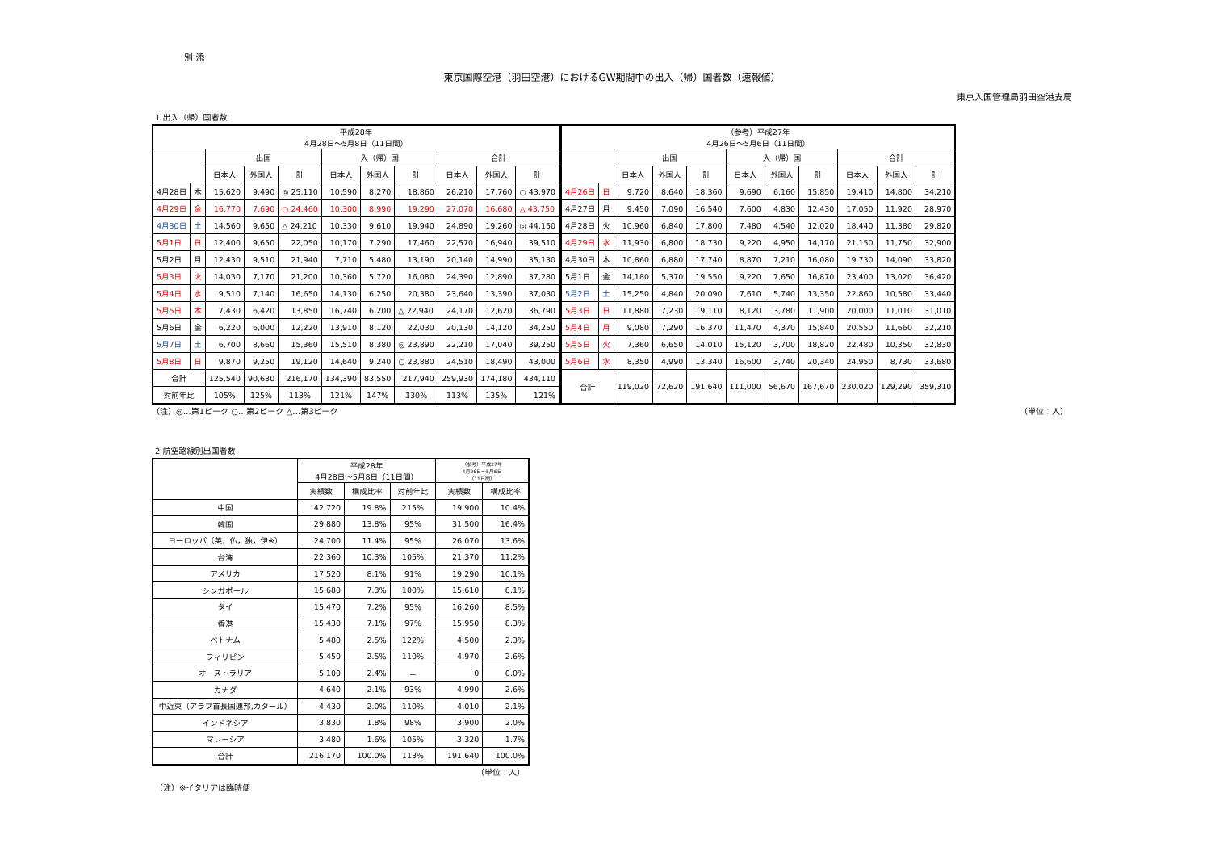別 添
東京国際空港（羽田空港）におけるGW期間中の出入（帰）国者数（速報値）
東京入国管理局羽田空港支局
1 出入（帰）国者数
| 平成28年 4月28日～5月8日（11日間） | | | | | | | | | | |
| --- | --- | --- | --- | --- | --- | --- | --- | --- | --- | --- |
| | | 出国 | | | 入（帰）国 | | | 合計 | | |
| | | 日本人 | 外国人 | 計 | 日本人 | 外国人 | 計 | 日本人 | 外国人 | 計 |
| 4月28日 | 木 | 15,620 | 9,490 | ◎ 25,110 | 10,590 | 8,270 | 18,860 | 26,210 | 17,760 | ○ 43,970 |
| 4月29日 | 金 | 16,770 | 7,690 | ○ 24,460 | 10,300 | 8,990 | 19,290 | 27,070 | 16,680 | △ 43,750 |
| 4月30日 | 土 | 14,560 | 9,650 | △ 24,210 | 10,330 | 9,610 | 19,940 | 24,890 | 19,260 | ◎ 44,150 |
| 5月1日 | 日 | 12,400 | 9,650 | 22,050 | 10,170 | 7,290 | 17,460 | 22,570 | 16,940 | 39,510 |
| 5月2日 | 月 | 12,430 | 9,510 | 21,940 | 7,710 | 5,480 | 13,190 | 20,140 | 14,990 | 35,130 |
| 5月3日 | 火 | 14,030 | 7,170 | 21,200 | 10,360 | 5,720 | 16,080 | 24,390 | 12,890 | 37,280 |
| 5月4日 | 水 | 9,510 | 7,140 | 16,650 | 14,130 | 6,250 | 20,380 | 23,640 | 13,390 | 37,030 |
| 5月5日 | 木 | 7,430 | 6,420 | 13,850 | 16,740 | 6,200 | △ 22,940 | 24,170 | 12,620 | 36,790 |
| 5月6日 | 金 | 6,220 | 6,000 | 12,220 | 13,910 | 8,120 | 22,030 | 20,130 | 14,120 | 34,250 |
| 5月7日 | 土 | 6,700 | 8,660 | 15,360 | 15,510 | 8,380 | ◎ 23,890 | 22,210 | 17,040 | 39,250 |
| 5月8日 | 日 | 9,870 | 9,250 | 19,120 | 14,640 | 9,240 | ○ 23,880 | 24,510 | 18,490 | 43,000 |
| 合計 | | 125,540 | 90,630 | 216,170 | 134,390 | 83,550 | 217,940 | 259,930 | 174,180 | 434,110 |
| 対前年比 | | 105% | 125% | 113% | 121% | 147% | 130% | 113% | 135% | 121% |
| （参考）平成27年 4月26日～5月6日（11日間） | | | | | | | | | | |
| --- | --- | --- | --- | --- | --- | --- | --- | --- | --- | --- |
| | | 出国 | | | 入（帰）国 | | | 合計 | | |
| | | 日本人 | 外国人 | 計 | 日本人 | 外国人 | 計 | 日本人 | 外国人 | 計 |
| 4月26日 | 日 | 9,720 | 8,640 | 18,360 | 9,690 | 6,160 | 15,850 | 19,410 | 14,800 | 34,210 |
| 4月27日 | 月 | 9,450 | 7,090 | 16,540 | 7,600 | 4,830 | 12,430 | 17,050 | 11,920 | 28,970 |
| 4月28日 | 火 | 10,960 | 6,840 | 17,800 | 7,480 | 4,540 | 12,020 | 18,440 | 11,380 | 29,820 |
| 4月29日 | 水 | 11,930 | 6,800 | 18,730 | 9,220 | 4,950 | 14,170 | 21,150 | 11,750 | 32,900 |
| 4月30日 | 木 | 10,860 | 6,880 | 17,740 | 8,870 | 7,210 | 16,080 | 19,730 | 14,090 | 33,820 |
| 5月1日 | 金 | 14,180 | 5,370 | 19,550 | 9,220 | 7,650 | 16,870 | 23,400 | 13,020 | 36,420 |
| 5月2日 | 土 | 15,250 | 4,840 | 20,090 | 7,610 | 5,740 | 13,350 | 22,860 | 10,580 | 33,440 |
| 5月3日 | 日 | 11,880 | 7,230 | 19,110 | 8,120 | 3,780 | 11,900 | 20,000 | 11,010 | 31,010 |
| 5月4日 | 月 | 9,080 | 7,290 | 16,370 | 11,470 | 4,370 | 15,840 | 20,550 | 11,660 | 32,210 |
| 5月5日 | 火 | 7,360 | 6,650 | 14,010 | 15,120 | 3,700 | 18,820 | 22,480 | 10,350 | 32,830 |
| 5月6日 | 水 | 8,350 | 4,990 | 13,340 | 16,600 | 3,740 | 20,340 | 24,950 | 8,730 | 33,680 |
| 合計 | | 119,020 | 72,620 | 191,640 | 111,000 | 56,670 | 167,670 | 230,020 | 129,290 | 359,310 |
（注）◎…第1ピーク ○…第2ピーク △…第3ピーク （単位：人）
2 航空路線別出国者数
| | 平成28年 4月28日～5月8日（11日間） | | | （参考）平成27年 4月26日～5月6日 （11日間） | |
| --- | --- | --- | --- | --- | --- |
| | 実績数 | 構成比率 | 対前年比 | 実績数 | 構成比率 |
| 中国 | 42,720 | 19.8% | 215% | 19,900 | 10.4% |
| 韓国 | 29,880 | 13.8% | 95% | 31,500 | 16.4% |
| ヨーロッパ（英，仏，独，伊※） | 24,700 | 11.4% | 95% | 26,070 | 13.6% |
| 台湾 | 22,360 | 10.3% | 105% | 21,370 | 11.2% |
| アメリカ | 17,520 | 8.1% | 91% | 19,290 | 10.1% |
| シンガポール | 15,680 | 7.3% | 100% | 15,610 | 8.1% |
| タイ | 15,470 | 7.2% | 95% | 16,260 | 8.5% |
| 香港 | 15,430 | 7.1% | 97% | 15,950 | 8.3% |
| ベトナム | 5,480 | 2.5% | 122% | 4,500 | 2.3% |
| フィリピン | 5,450 | 2.5% | 110% | 4,970 | 2.6% |
| オーストラリア | 5,100 | 2.4% | － | 0 | 0.0% |
| カナダ | 4,640 | 2.1% | 93% | 4,990 | 2.6% |
| 中近東（アラブ首長国連邦,カタール） | 4,430 | 2.0% | 110% | 4,010 | 2.1% |
| インドネシア | 3,830 | 1.8% | 98% | 3,900 | 2.0% |
| マレーシア | 3,480 | 1.6% | 105% | 3,320 | 1.7% |
| 合計 | 216,170 | 100.0% | 113% | 191,640 | 100.0% |
（単位：人）
（注）※イタリアは臨時便